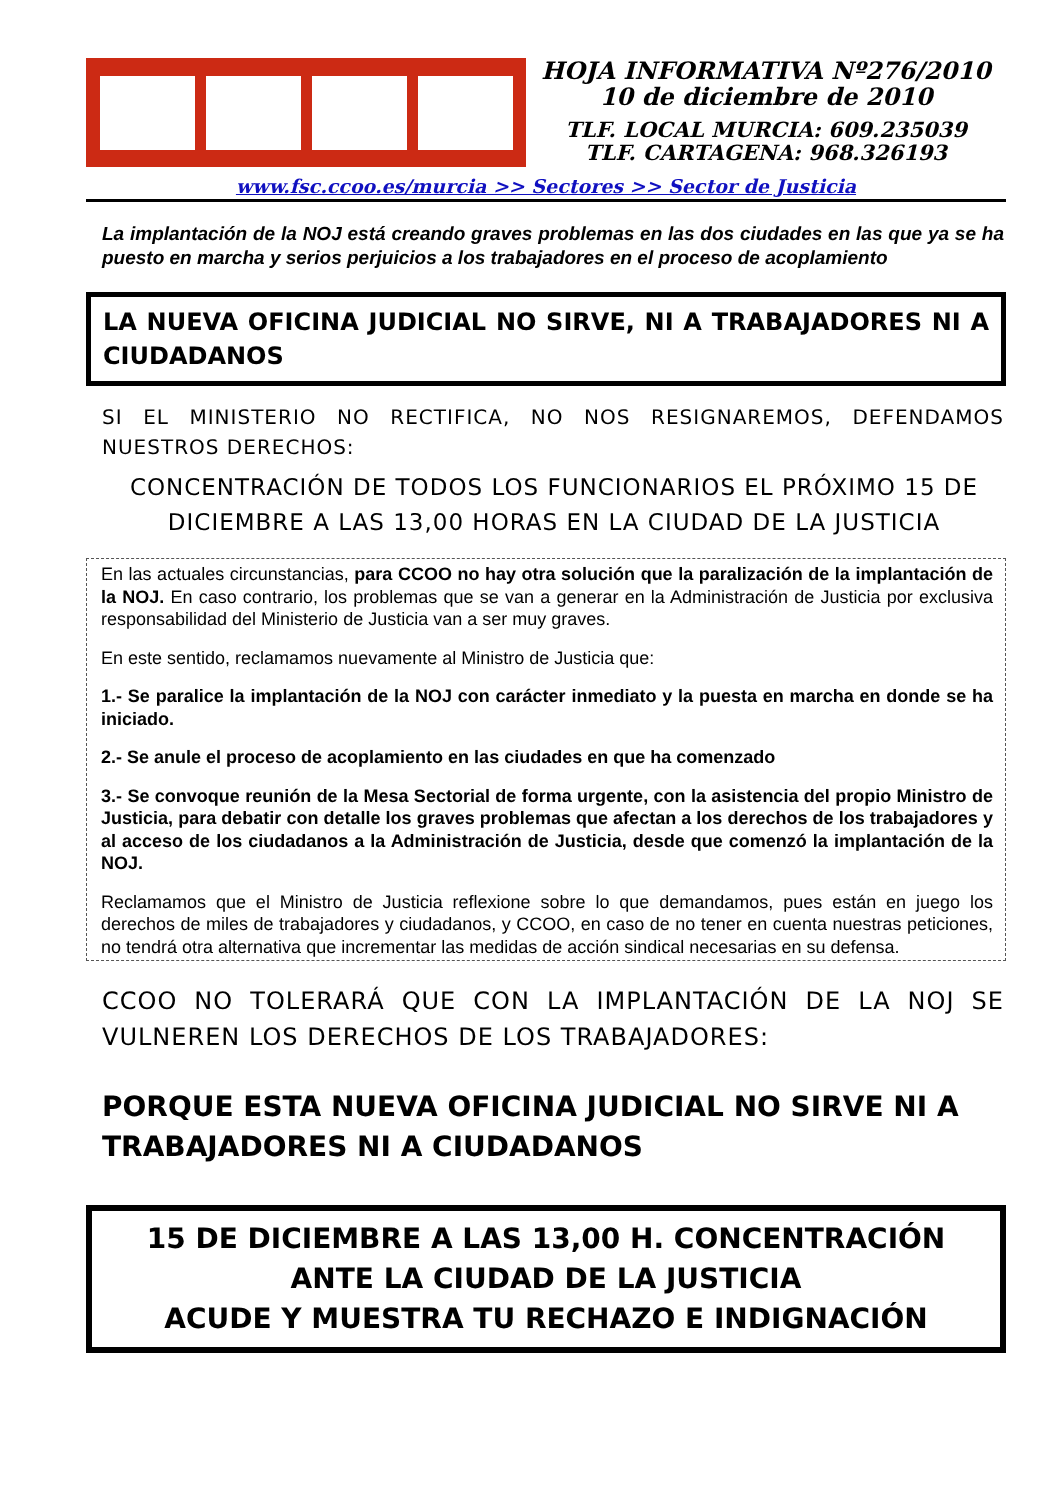HOJA INFORMATIVA Nº276/2010
10 de diciembre de 2010
TLF. LOCAL MURCIA: 609.235039
TLF. CARTAGENA: 968.326193
www.fsc.ccoo.es/murcia >> Sectores >> Sector de Justicia
La implantación de la NOJ está creando graves problemas en las dos ciudades en las que ya se ha puesto en marcha y serios perjuicios a los trabajadores en el proceso de acoplamiento
LA NUEVA OFICINA JUDICIAL NO SIRVE, NI A TRABAJADORES NI A CIUDADANOS
SI EL MINISTERIO NO RECTIFICA, NO NOS RESIGNAREMOS, DEFENDAMOS NUESTROS DERECHOS:
CONCENTRACIÓN DE TODOS LOS FUNCIONARIOS EL PRÓXIMO 15 DE DICIEMBRE A LAS 13,00 HORAS EN LA CIUDAD DE LA JUSTICIA
En las actuales circunstancias, para CCOO no hay otra solución que la paralización de la implantación de la NOJ. En caso contrario, los problemas que se van a generar en la Administración de Justicia por exclusiva responsabilidad del Ministerio de Justicia van a ser muy graves.
En este sentido, reclamamos nuevamente al Ministro de Justicia que:
1.- Se paralice la implantación de la NOJ con carácter inmediato y la puesta en marcha en donde se ha iniciado.
2.- Se anule el proceso de acoplamiento en las ciudades en que ha comenzado
3.- Se convoque reunión de la Mesa Sectorial de forma urgente, con la asistencia del propio Ministro de Justicia, para debatir con detalle los graves problemas que afectan a los derechos de los trabajadores y al acceso de los ciudadanos a la Administración de Justicia, desde que comenzó la implantación de la NOJ.
Reclamamos que el Ministro de Justicia reflexione sobre lo que demandamos, pues están en juego los derechos de miles de trabajadores y ciudadanos, y CCOO, en caso de no tener en cuenta nuestras peticiones, no tendrá otra alternativa que incrementar las medidas de acción sindical necesarias en su defensa.
CCOO NO TOLERARÁ QUE CON LA IMPLANTACIÓN DE LA NOJ SE VULNEREN LOS DERECHOS DE LOS TRABAJADORES:
PORQUE ESTA NUEVA OFICINA JUDICIAL NO SIRVE NI A TRABAJADORES NI A CIUDADANOS
15 DE DICIEMBRE A LAS 13,00 H. CONCENTRACIÓN
ANTE LA CIUDAD DE LA JUSTICIA
ACUDE Y MUESTRA TU RECHAZO E INDIGNACIÓN